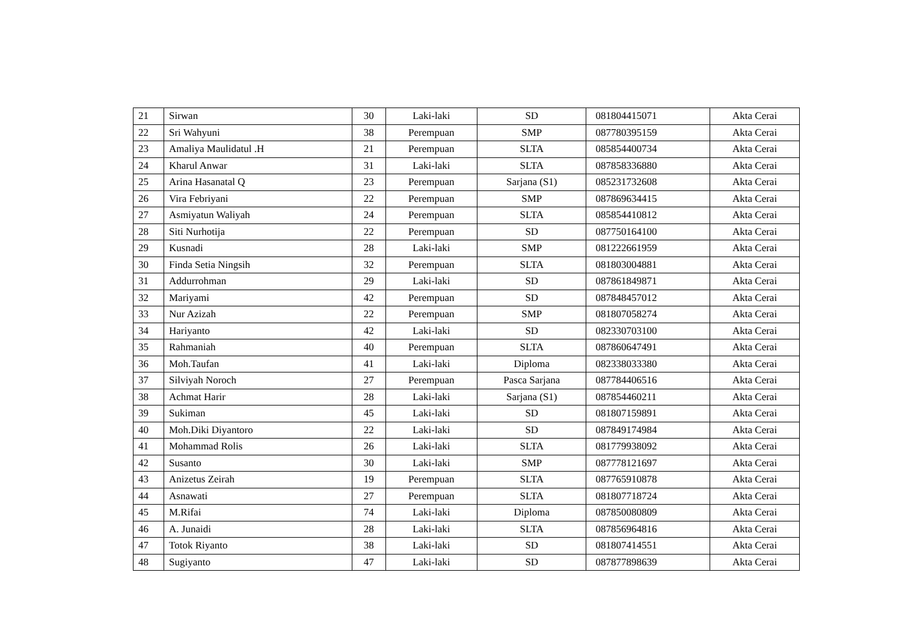| 21 | Sirwan | 30 | Laki-laki | SD | 081804415071 | Akta Cerai |
| 22 | Sri Wahyuni | 38 | Perempuan | SMP | 087780395159 | Akta Cerai |
| 23 | Amaliya Maulidatul .H | 21 | Perempuan | SLTA | 085854400734 | Akta Cerai |
| 24 | Kharul Anwar | 31 | Laki-laki | SLTA | 087858336880 | Akta Cerai |
| 25 | Arina Hasanatal Q | 23 | Perempuan | Sarjana (S1) | 085231732608 | Akta Cerai |
| 26 | Vira Febriyani | 22 | Perempuan | SMP | 087869634415 | Akta Cerai |
| 27 | Asmiyatun Waliyah | 24 | Perempuan | SLTA | 085854410812 | Akta Cerai |
| 28 | Siti Nurhotija | 22 | Perempuan | SD | 087750164100 | Akta Cerai |
| 29 | Kusnadi | 28 | Laki-laki | SMP | 081222661959 | Akta Cerai |
| 30 | Finda Setia Ningsih | 32 | Perempuan | SLTA | 081803004881 | Akta Cerai |
| 31 | Addurrohman | 29 | Laki-laki | SD | 087861849871 | Akta Cerai |
| 32 | Mariyami | 42 | Perempuan | SD | 087848457012 | Akta Cerai |
| 33 | Nur Azizah | 22 | Perempuan | SMP | 081807058274 | Akta Cerai |
| 34 | Hariyanto | 42 | Laki-laki | SD | 082330703100 | Akta Cerai |
| 35 | Rahmaniah | 40 | Perempuan | SLTA | 087860647491 | Akta Cerai |
| 36 | Moh.Taufan | 41 | Laki-laki | Diploma | 082338033380 | Akta Cerai |
| 37 | Silviyah Noroch | 27 | Perempuan | Pasca Sarjana | 087784406516 | Akta Cerai |
| 38 | Achmat Harir | 28 | Laki-laki | Sarjana (S1) | 087854460211 | Akta Cerai |
| 39 | Sukiman | 45 | Laki-laki | SD | 081807159891 | Akta Cerai |
| 40 | Moh.Diki Diyantoro | 22 | Laki-laki | SD | 087849174984 | Akta Cerai |
| 41 | Mohammad Rolis | 26 | Laki-laki | SLTA | 081779938092 | Akta Cerai |
| 42 | Susanto | 30 | Laki-laki | SMP | 087778121697 | Akta Cerai |
| 43 | Anizetus Zeirah | 19 | Perempuan | SLTA | 087765910878 | Akta Cerai |
| 44 | Asnawati | 27 | Perempuan | SLTA | 081807718724 | Akta Cerai |
| 45 | M.Rifai | 74 | Laki-laki | Diploma | 087850080809 | Akta Cerai |
| 46 | A. Junaidi | 28 | Laki-laki | SLTA | 087856964816 | Akta Cerai |
| 47 | Totok Riyanto | 38 | Laki-laki | SD | 081807414551 | Akta Cerai |
| 48 | Sugiyanto | 47 | Laki-laki | SD | 087877898639 | Akta Cerai |